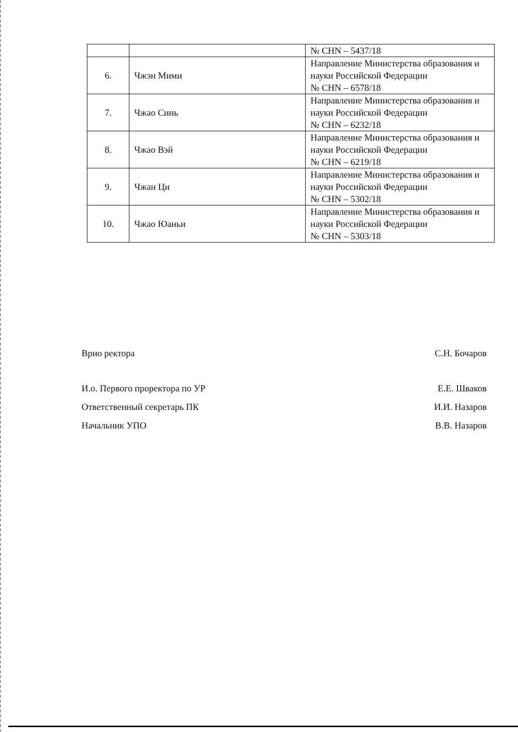| | | № CHN – 5437/18 |
| 6. | Чжэн Мими | Направление Министерства образования и науки Российской Федерации № CHN – 6578/18 |
| 7. | Чжао Синь | Направление Министерства образования и науки Российской Федерации № CHN – 6232/18 |
| 8. | Чжао Вэй | Направление Министерства образования и науки Российской Федерации № CHN – 6219/18 |
| 9. | Чжан Ци | Направление Министерства образования и науки Российской Федерации № CHN – 5302/18 |
| 10. | Чжао Юаньи | Направление Министерства образования и науки Российской Федерации № CHN – 5303/18 |
Врио ректора С.Н. Бочаров
И.о. Первого проректора по УР Е.Е. Шваков
Ответственный секретарь ПК И.И. Назаров
Начальник УПО В.В. Назаров